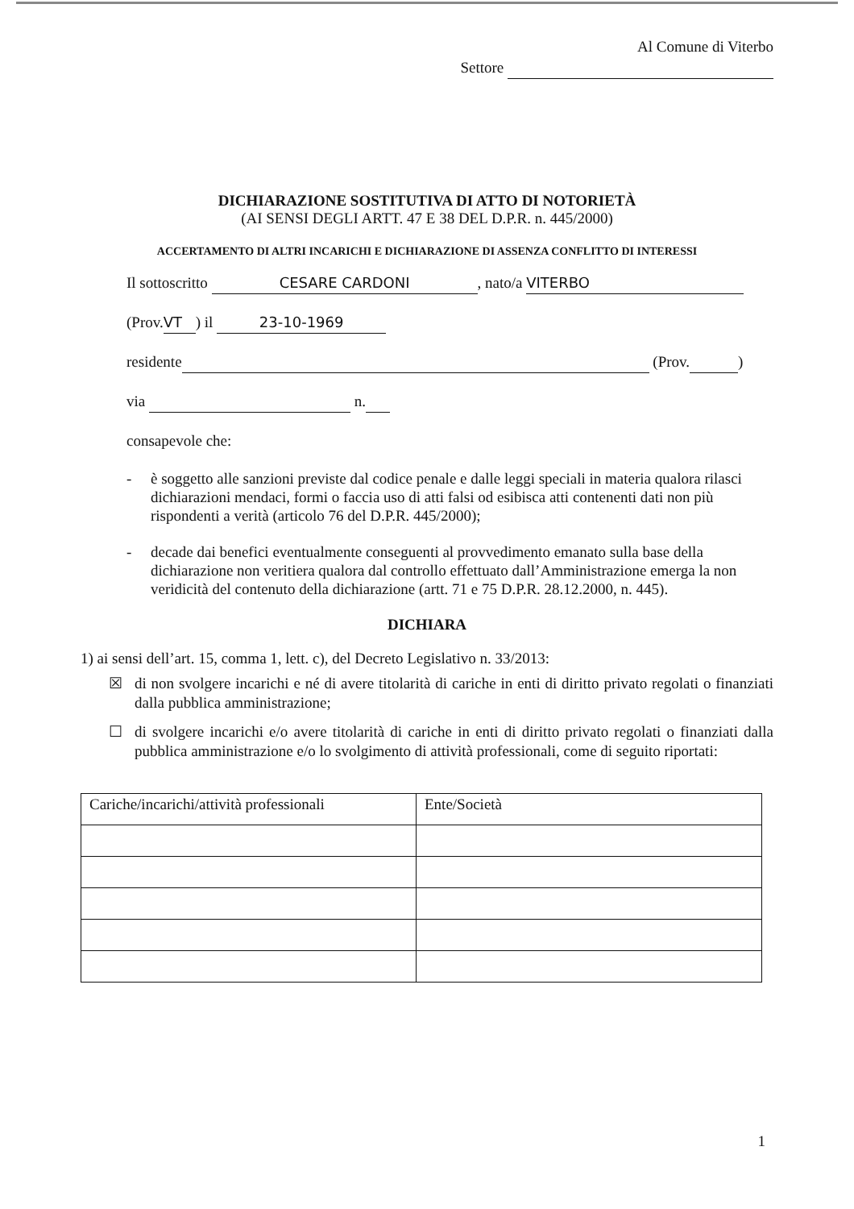Al Comune di Viterbo
Settore
DICHIARAZIONE SOSTITUTIVA DI ATTO DI NOTORIETÀ
(AI SENSI DEGLI ARTT. 47 E 38 DEL D.P.R. n. 445/2000)
ACCERTAMENTO DI ALTRI INCARICHI E DICHIARAZIONE DI ASSENZA CONFLITTO DI INTERESSI
Il sottoscritto CESARE CARDONI, nato/a VITERBO
(Prov. VT) il 23-10-1969
residente (Prov. )
via n.
consapevole che:
- è soggetto alle sanzioni previste dal codice penale e dalle leggi speciali in materia qualora rilasci dichiarazioni mendaci, formi o faccia uso di atti falsi od esibisca atti contenenti dati non più rispondenti a verità (articolo 76 del D.P.R. 445/2000);
- decade dai benefici eventualmente conseguenti al provvedimento emanato sulla base della dichiarazione non veritiera qualora dal controllo effettuato dall’Amministrazione emerga la non veridicità del contenuto della dichiarazione (artt. 71 e 75 D.P.R. 28.12.2000, n. 445).
DICHIARA
1) ai sensi dell’art. 15, comma 1, lett. c), del Decreto Legislativo n. 33/2013:
☒ di non svolgere incarichi e né di avere titolarità di cariche in enti di diritto privato regolati o finanziati dalla pubblica amministrazione;
☐ di svolgere incarichi e/o avere titolarità di cariche in enti di diritto privato regolati o finanziati dalla pubblica amministrazione e/o lo svolgimento di attività professionali, come di seguito riportati:
| Cariche/incarichi/attività professionali | Ente/Società |
| --- | --- |
1